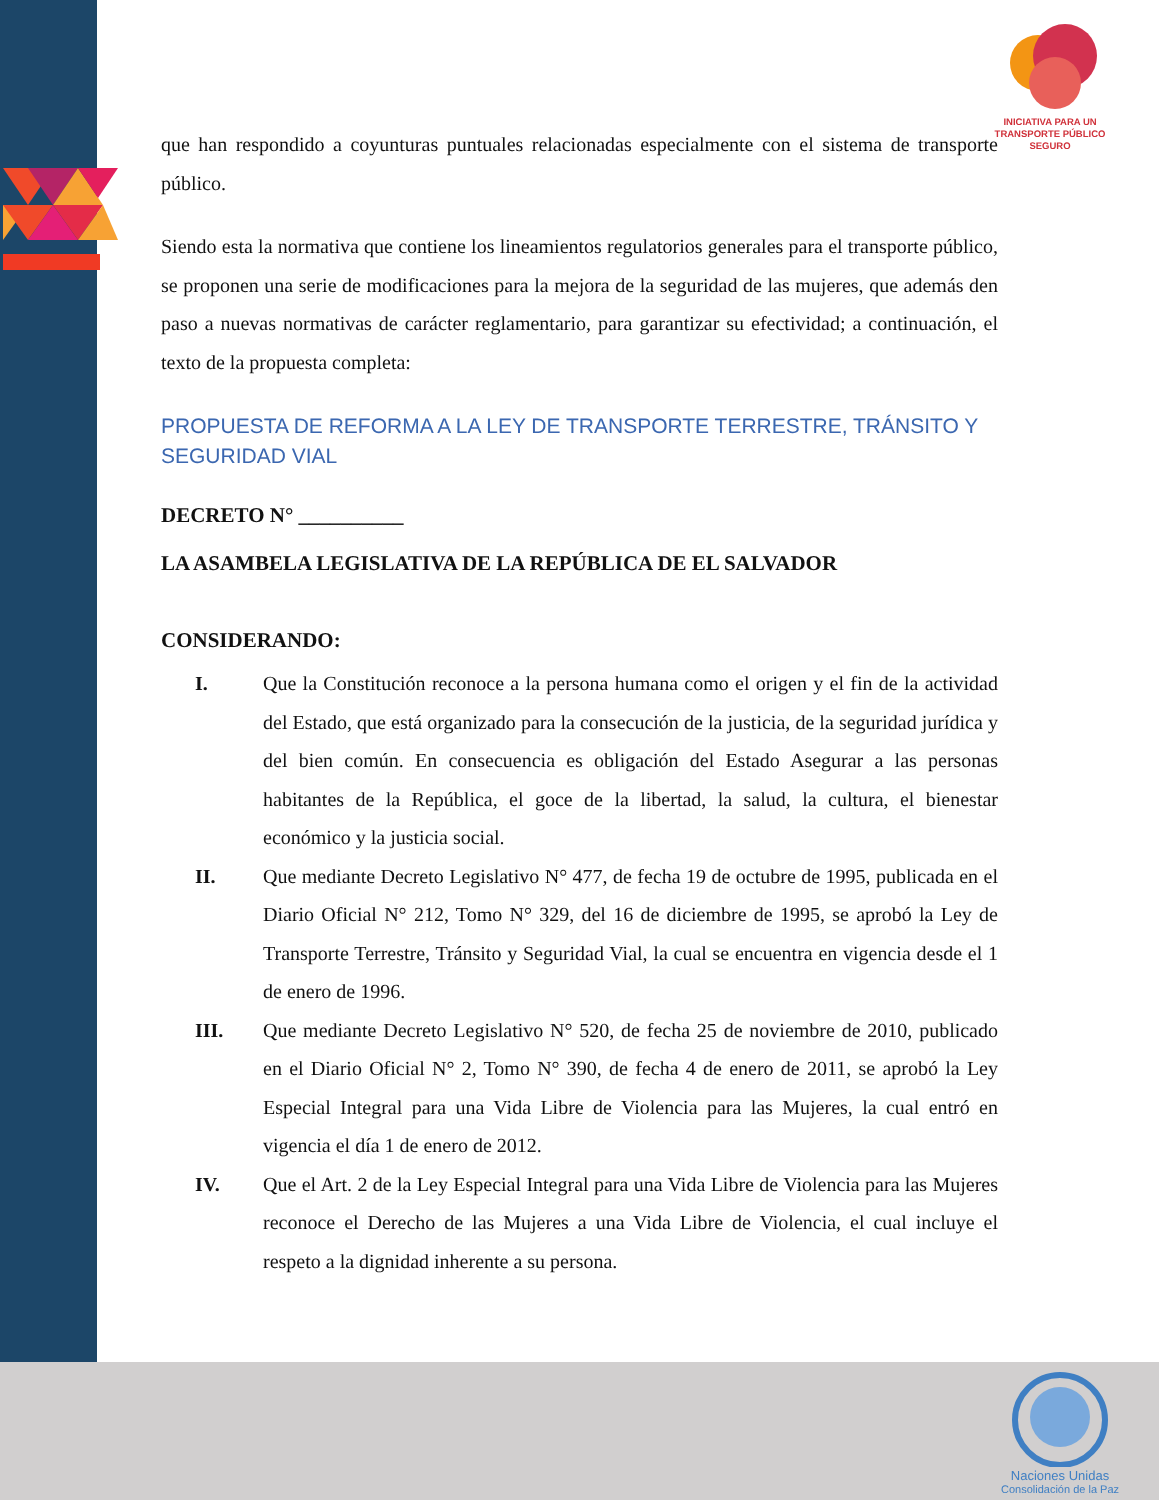INICIATIVA PARA UN TRANSPORTE PÚBLICO SEGURO
Naciones Unidas
Consolidación de la Paz
que han respondido a coyunturas puntuales relacionadas especialmente con el sistema de transporte público.
Siendo esta la normativa que contiene los lineamientos regulatorios generales para el transporte público, se proponen una serie de modificaciones para la mejora de la seguridad de las mujeres, que además den paso a nuevas normativas de carácter reglamentario, para garantizar su efectividad; a continuación, el texto de la propuesta completa:
PROPUESTA DE REFORMA A LA LEY DE TRANSPORTE TERRESTRE, TRÁNSITO Y SEGURIDAD VIAL
DECRETO N° __________
LA ASAMBELA LEGISLATIVA DE LA REPÚBLICA DE EL SALVADOR
CONSIDERANDO:
I. Que la Constitución reconoce a la persona humana como el origen y el fin de la actividad del Estado, que está organizado para la consecución de la justicia, de la seguridad jurídica y del bien común. En consecuencia es obligación del Estado Asegurar a las personas habitantes de la República, el goce de la libertad, la salud, la cultura, el bienestar económico y la justicia social.
II. Que mediante Decreto Legislativo N° 477, de fecha 19 de octubre de 1995, publicada en el Diario Oficial N° 212, Tomo N° 329, del 16 de diciembre de 1995, se aprobó la Ley de Transporte Terrestre, Tránsito y Seguridad Vial, la cual se encuentra en vigencia desde el 1 de enero de 1996.
III. Que mediante Decreto Legislativo N° 520, de fecha 25 de noviembre de 2010, publicado en el Diario Oficial N° 2, Tomo N° 390, de fecha 4 de enero de 2011, se aprobó la Ley Especial Integral para una Vida Libre de Violencia para las Mujeres, la cual entró en vigencia el día 1 de enero de 2012.
IV. Que el Art. 2 de la Ley Especial Integral para una Vida Libre de Violencia para las Mujeres reconoce el Derecho de las Mujeres a una Vida Libre de Violencia, el cual incluye el respeto a la dignidad inherente a su persona.